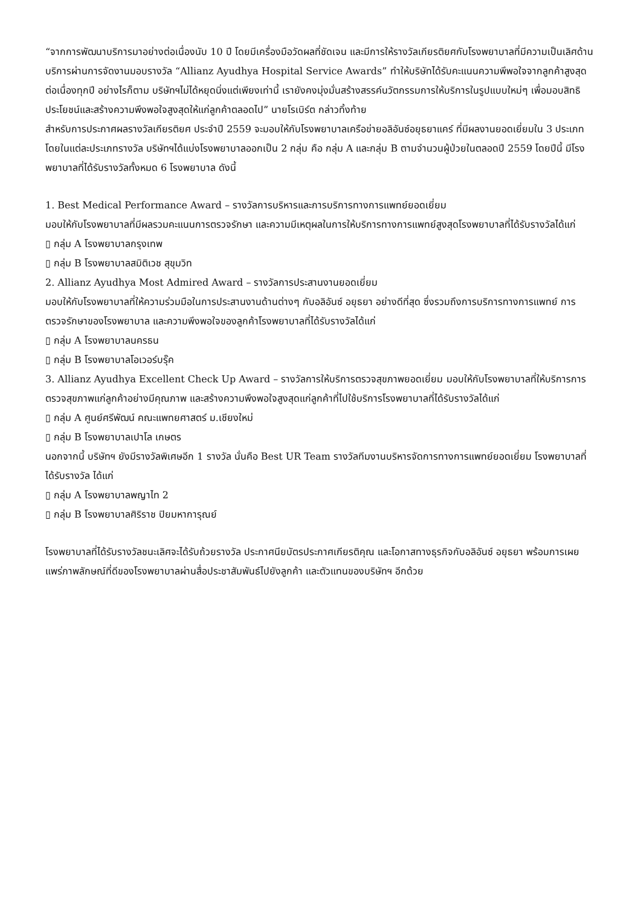“จากการพัฒนาบริการมาอย่างต่อเนื่องนับ 10 ปี โดยมีเครื่องมือวัดผลที่ชัดเจน และมีการให้รางวัลเกียรติยศกับโรงพยาบาลที่มีความเป็นเลิศด้านบริการผ่านการจัดงานมอบรางวัล “Allianz Ayudhya Hospital Service Awards” ทำให้บริษัทได้รับคะแนนความพึพอใจจากลูกค้าสูงสุดต่อเนื่องทุกปี อย่างไรก็ตาม บริษัทฯไม่ได้หยุดนิ่งแต่เพียงเท่านี้ เรายังคงมุ่งมั่นสร้างสรรค์นวัตกรรมการให้บริการในรูปแบบใหม่ๆ เพื่อมอบสิทธิประโยชน์และสร้างความพึงพอใจสูงสุดให้แก่ลูกค้าตลอดไป” นายโรเบิร์ต กล่าวทิ้งท้าย
สำหรับการประกาศผลรางวัลเกียรติยศ ประจำปี 2559 จะมอบให้กับโรงพยาบาลเครือข่ายอลิอันซ์อยุธยาแคร์ ที่มีผลงานยอดเยี่ยมใน 3 ประเภท โดยในแต่ละประเภทรางวัล บริษัทฯได้แบ่งโรงพยาบาลออกเป็น 2 กลุ่ม คือ กลุ่ม A และกลุ่ม B ตามจำนวนผู้ป่วยในตลอดปี 2559 โดยปีนี้ มีโรงพยาบาลที่ได้รับรางวัลทั้งหมด 6 โรงพยาบาล ดังนี้
1. Best Medical Performance Award – รางวัลการบริหารและการบริการทางการแพทย์ยอดเยี่ยม
มอบให้กับโรงพยาบาลที่มีผลรวมคะแนนการตรวจรักษา และความมีเหตุผลในการให้บริการทางการแพทย์สูงสุดโรงพยาบาลที่ได้รับรางวัลได้แก่
▯ กลุ่ม A โรงพยาบาลกรุงเทพ
▯ กลุ่ม B โรงพยาบาลสมิติเวช สุขุมวิท
2. Allianz Ayudhya Most Admired Award – รางวัลการประสานงานยอดเยี่ยม
มอบให้กับโรงพยาบาลที่ให้ความร่วมมือในการประสานงานด้านต่างๆ กับอลิอันซ์ อยุธยา อย่างดีที่สุด ซึ่งรวมถึงการบริการทางการแพทย์ การตรวจรักษาของโรงพยาบาล และความพึงพอใจของลูกค้าโรงพยาบาลที่ได้รับรางวัลได้แก่
▯ กลุ่ม A โรงพยาบาลนครธน
▯ กลุ่ม B โรงพยาบาลโอเวอร์บรุ๊ค
3. Allianz Ayudhya Excellent Check Up Award – รางวัลการให้บริการตรวจสุขภาพยอดเยี่ยม มอบให้กับโรงพยาบาลที่ให้บริการการตรวจสุขภาพแก่ลูกค้าอย่างมีคุณภาพ และสร้างความพึงพอใจสูงสุดแก่ลูกค้าที่ไปใช้บริการโรงพยาบาลที่ได้รับรางวัลได้แก่
▯ กลุ่ม A ศูนย์ศรีพัฒน์ คณะแพทยศาสตร์ ม.เชียงใหม่
▯ กลุ่ม B โรงพยาบาลเปาโล เกษตร
นอกจากนี้ บริษัทฯ ยังมีรางวัลพิเศษอีก 1 รางวัล นั่นคือ Best UR Team รางวัลทีมงานบริหารจัดการทางการแพทย์ยอดเยี่ยม โรงพยาบาลที่ได้รับรางวัล ได้แก่
▯ กลุ่ม A โรงพยาบาลพญาไท 2
▯ กลุ่ม B โรงพยาบาลศิริราช ปิยมหาการุณย์
โรงพยาบาลที่ได้รับรางวัลชนะเลิศจะได้รับถ้วยรางวัล ประกาศนียบัตรประกาศเกียรติคุณ และโอกาสทางธุรกิจกับอลิอันซ์ อยุธยา พร้อมการเผยแพร่ภาพลักษณ์ที่ดีของโรงพยาบาลผ่านสื่อประชาสัมพันธ์ไปยังลูกค้า และตัวแทนของบริษัทฯ อีกด้วย